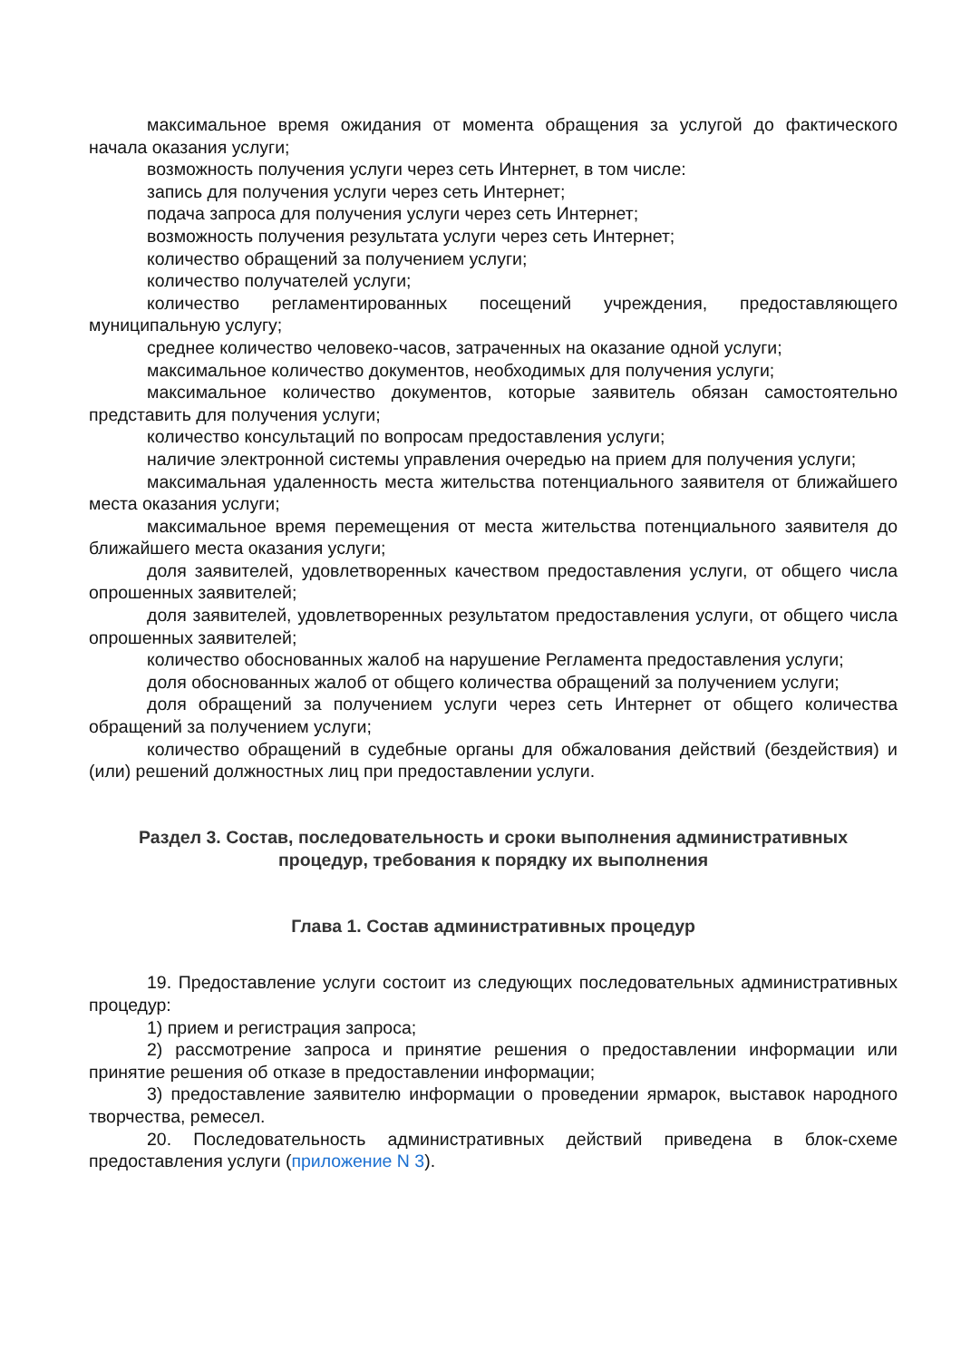максимальное время ожидания от момента обращения за услугой до фактического начала оказания услуги;
возможность получения услуги через сеть Интернет, в том числе:
запись для получения услуги через сеть Интернет;
подача запроса для получения услуги через сеть Интернет;
возможность получения результата услуги через сеть Интернет;
количество обращений за получением услуги;
количество получателей услуги;
количество регламентированных посещений учреждения, предоставляющего муниципальную услугу;
среднее количество человеко-часов, затраченных на оказание одной услуги;
максимальное количество документов, необходимых для получения услуги;
максимальное количество документов, которые заявитель обязан самостоятельно представить для получения услуги;
количество консультаций по вопросам предоставления услуги;
наличие электронной системы управления очередью на прием для получения услуги;
максимальная удаленность места жительства потенциального заявителя от ближайшего места оказания услуги;
максимальное время перемещения от места жительства потенциального заявителя до ближайшего места оказания услуги;
доля заявителей, удовлетворенных качеством предоставления услуги, от общего числа опрошенных заявителей;
доля заявителей, удовлетворенных результатом предоставления услуги, от общего числа опрошенных заявителей;
количество обоснованных жалоб на нарушение Регламента предоставления услуги;
доля обоснованных жалоб от общего количества обращений за получением услуги;
доля обращений за получением услуги через сеть Интернет от общего количества обращений за получением услуги;
количество обращений в судебные органы для обжалования действий (бездействия) и (или) решений должностных лиц при предоставлении услуги.
Раздел 3. Состав, последовательность и сроки выполнения административных
процедур, требования к порядку их выполнения
Глава 1. Состав административных процедур
19. Предоставление услуги состоит из следующих последовательных административных процедур:
1) прием и регистрация запроса;
2) рассмотрение запроса и принятие решения о предоставлении информации или принятие решения об отказе в предоставлении информации;
3) предоставление заявителю информации о проведении ярмарок, выставок народного творчества, ремесел.
20. Последовательность административных действий приведена в блок-схеме предоставления услуги (приложение N 3).